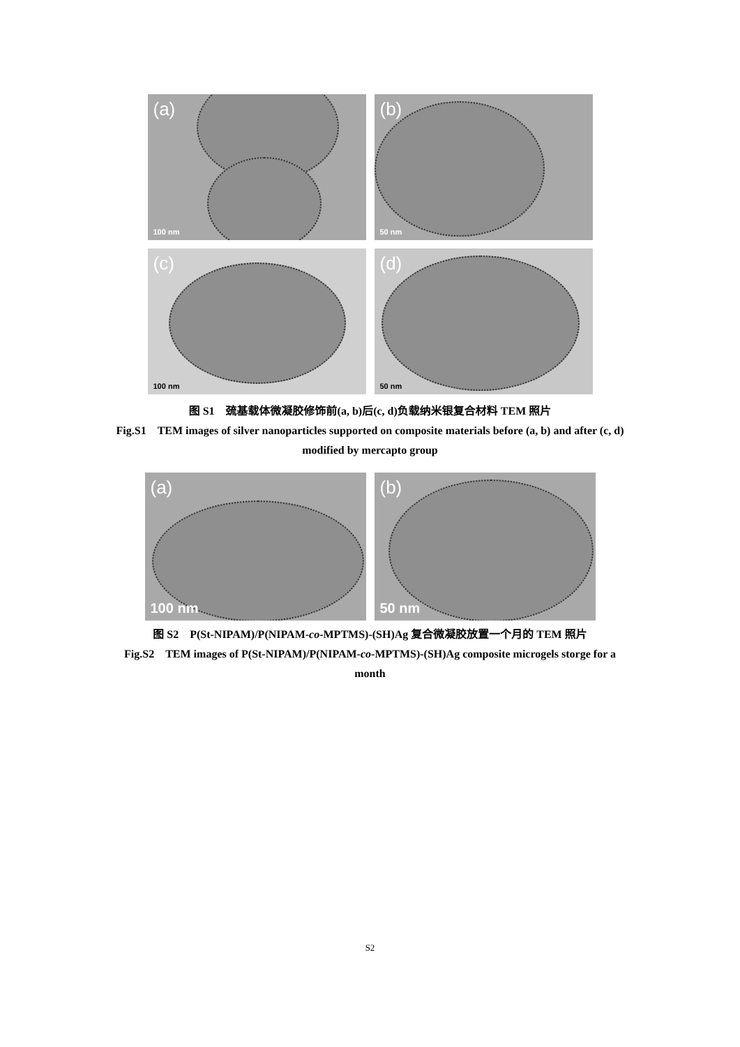(a)
100 nm
(b)
50 nm
(c)
100 nm
(d)
50 nm
图 S1　巯基载体微凝胶修饰前(a, b)后(c, d)负载纳米银复合材料 TEM 照片
Fig.S1　TEM images of silver nanoparticles supported on composite materials before (a, b) and after (c, d) modified by mercapto group
(a)
100 nm
(b)
50 nm
图 S2　P(St-NIPAM)/P(NIPAM-co-MPTMS)-(SH)Ag 复合微凝胶放置一个月的 TEM 照片
Fig.S2　TEM images of P(St-NIPAM)/P(NIPAM-co-MPTMS)-(SH)Ag composite microgels storge for a month
S2